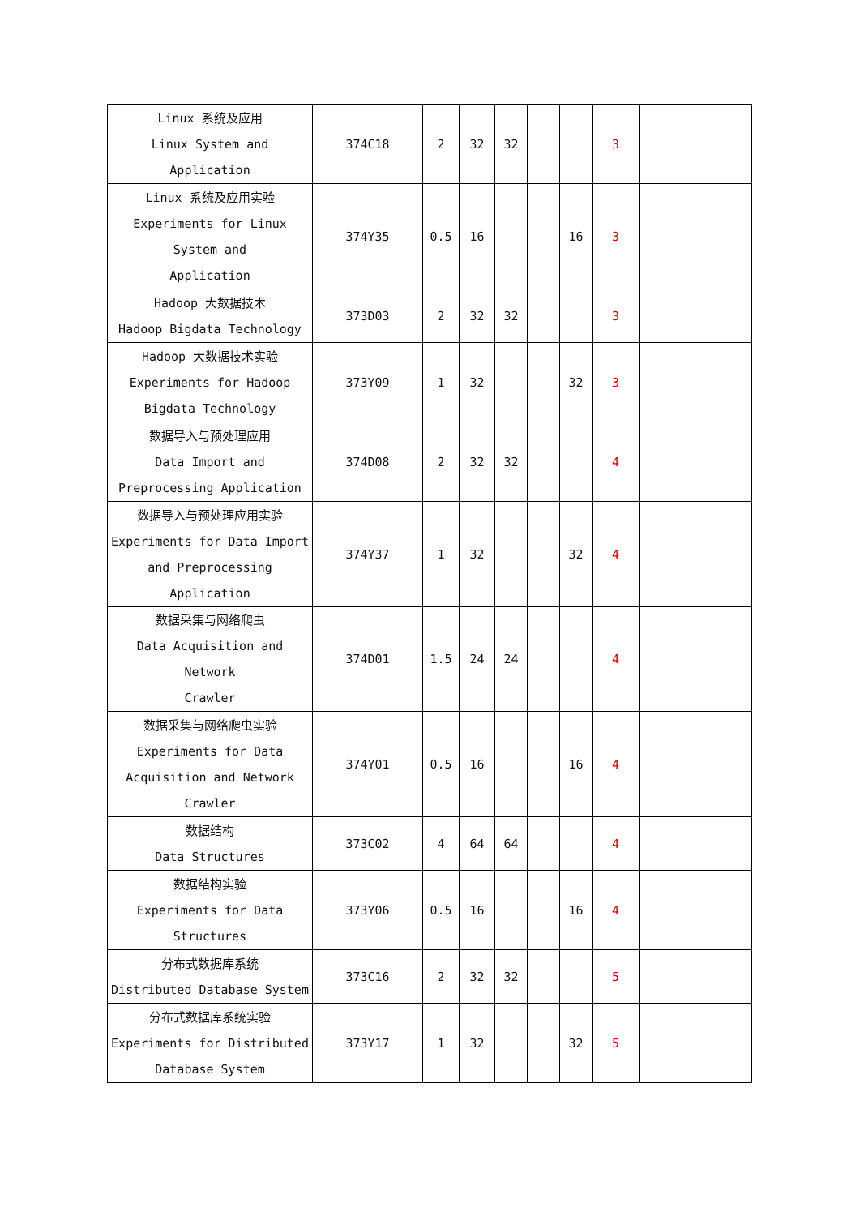| Linux 系统及应用 Linux System and Application | 374C18 | 2 | 32 | 32 | | | 3 | |
| Linux 系统及应用实验 Experiments for Linux System and Application | 374Y35 | 0.5 | 16 | | | 16 | 3 | |
| Hadoop 大数据技术 Hadoop Bigdata Technology | 373D03 | 2 | 32 | 32 | | | 3 | |
| Hadoop 大数据技术实验 Experiments for Hadoop Bigdata Technology | 373Y09 | 1 | 32 | | | 32 | 3 | |
| 数据导入与预处理应用 Data Import and Preprocessing Application | 374D08 | 2 | 32 | 32 | | | 4 | |
| 数据导入与预处理应用实验 Experiments for Data Import and Preprocessing Application | 374Y37 | 1 | 32 | | | 32 | 4 | |
| 数据采集与网络爬虫 Data Acquisition and Network Crawler | 374D01 | 1.5 | 24 | 24 | | | 4 | |
| 数据采集与网络爬虫实验 Experiments for Data Acquisition and Network Crawler | 374Y01 | 0.5 | 16 | | | 16 | 4 | |
| 数据结构 Data Structures | 373C02 | 4 | 64 | 64 | | | 4 | |
| 数据结构实验 Experiments for Data Structures | 373Y06 | 0.5 | 16 | | | 16 | 4 | |
| 分布式数据库系统 Distributed Database System | 373C16 | 2 | 32 | 32 | | | 5 | |
| 分布式数据库系统实验 Experiments for Distributed Database System | 373Y17 | 1 | 32 | | | 32 | 5 | |